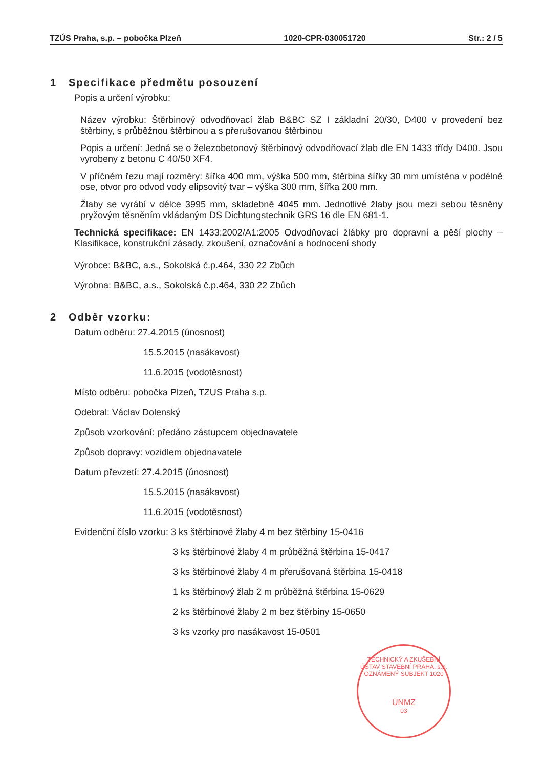TZÚS Praha, s.p. – pobočka Plzeň 1020-CPR-030051720 Str.: 2 / 5
1 Specifikace předmětu posouzení
Popis a určení výrobku:
Název výrobku: Štěrbinový odvodňovací žlab B&BC SZ I základní 20/30, D400 v provedení bez štěrbiny, s průběžnou štěrbinou a s přerušovanou štěrbinou
Popis a určení: Jedná se o železobetonový štěrbinový odvodňovací žlab dle EN 1433 třídy D400. Jsou vyrobeny z betonu C 40/50 XF4.
V příčném řezu mají rozměry: šířka 400 mm, výška 500 mm, štěrbina šířky 30 mm umístěna v podélné ose, otvor pro odvod vody elipsovitý tvar – výška 300 mm, šířka 200 mm.
Žlaby se vyrábí v délce 3995 mm, skladebně 4045 mm. Jednotlivé žlaby jsou mezi sebou těsněny pryžovým těsněním vkládaným DS Dichtungstechnik GRS 16 dle EN 681-1.
Technická specifikace: EN 1433:2002/A1:2005 Odvodňovací žlábky pro dopravní a pěší plochy – Klasifikace, konstrukční zásady, zkoušení, označování a hodnocení shody
Výrobce: B&BC, a.s., Sokolská č.p.464, 330 22 Zbůch
Výrobna: B&BC, a.s., Sokolská č.p.464, 330 22 Zbůch
2 Odběr vzorku:
Datum odběru: 27.4.2015 (únosnost)
15.5.2015 (nasákavost)
11.6.2015 (vodotěsnost)
Místo odběru: pobočka Plzeň, TZUS Praha s.p.
Odebral: Václav Dolenský
Způsob vzorkování: předáno zástupcem objednavatele
Způsob dopravy: vozidlem objednavatele
Datum převzetí: 27.4.2015 (únosnost)
15.5.2015 (nasákavost)
11.6.2015 (vodotěsnost)
Evidenční číslo vzorku: 3 ks štěrbinové žlaby 4 m bez štěrbiny 15-0416
3 ks štěrbinové žlaby 4 m průběžná štěrbina 15-0417
3 ks štěrbinové žlaby 4 m přerušovaná štěrbina 15-0418
1 ks štěrbinový žlab 2 m průběžná štěrbina 15-0629
2 ks štěrbinové žlaby 2 m bez štěrbiny 15-0650
3 ks vzorky pro nasákavost 15-0501
TECHNICKÝ A ZKUŠEBNÍ ÚSTAV STAVEBNÍ PRAHA, s.p.
OZNÁMENÝ SUBJEKT 1020
ÚNMZ
03